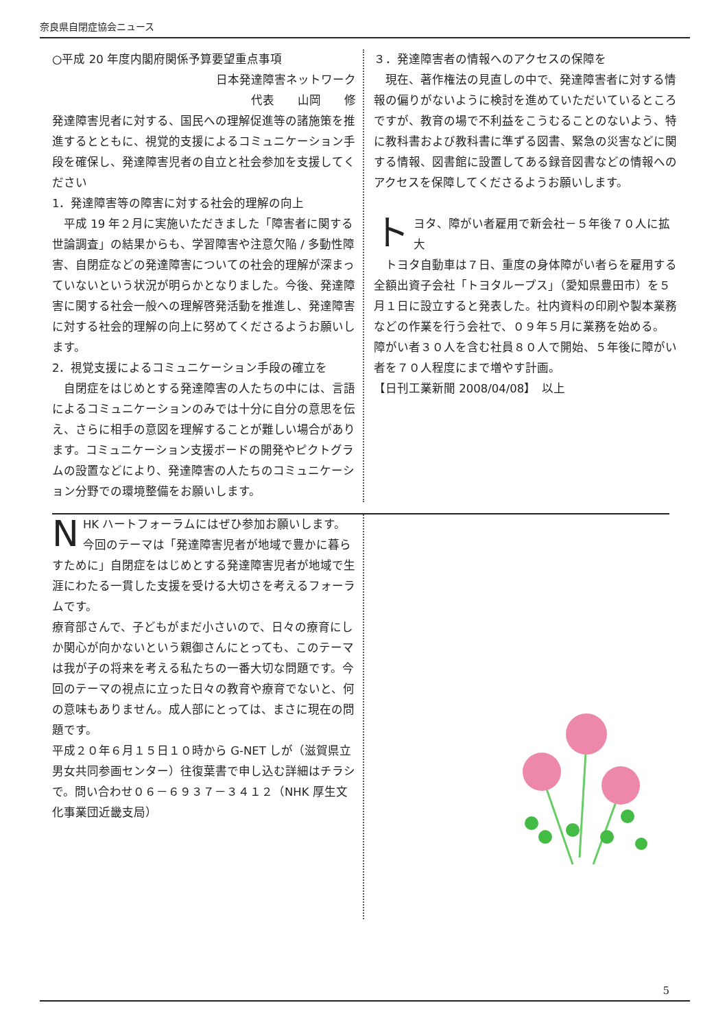奈良県自閉症協会ニュース
○平成 20 年度内閣府関係予算要望重点事項
日本発達障害ネットワーク
代表　　山岡　　修
発達障害児者に対する、国民への理解促進等の諸施策を推進するとともに、視覚的支援によるコミュニケーション手段を確保し、発達障害児者の自立と社会参加を支援してください
1．発達障害等の障害に対する社会的理解の向上
　平成 19 年２月に実施いただきました「障害者に関する世論調査」の結果からも、学習障害や注意欠陥 / 多動性障害、自閉症などの発達障害についての社会的理解が深まっていないという状況が明らかとなりました。今後、発達障害に関する社会一般への理解啓発活動を推進し、発達障害に対する社会的理解の向上に努めてくださるようお願いします。
2．視覚支援によるコミュニケーション手段の確立を
　自閉症をはじめとする発達障害の人たちの中には、言語によるコミュニケーションのみでは十分に自分の意思を伝え、さらに相手の意図を理解することが難しい場合があります。コミュニケーション支援ボードの開発やピクトグラムの設置などにより、発達障害の人たちのコミュニケーション分野での環境整備をお願いします。
３．発達障害者の情報へのアクセスの保障を
　現在、著作権法の見直しの中で、発達障害者に対する情報の偏りがないように検討を進めていただいているところですが、教育の場で不利益をこうむることのないよう、特に教科書および教科書に準ずる図書、緊急の災害などに関する情報、図書館に設置してある録音図書などの情報へのアクセスを保障してくださるようお願いします。
トヨタ、障がい者雇用で新会社－５年後７０人に拡大
　トヨタ自動車は７日、重度の身体障がい者らを雇用する全額出資子会社「トヨタループス」（愛知県豊田市）を５月１日に設立すると発表した。社内資料の印刷や製本業務などの作業を行う会社で、０９年５月に業務を始める。
障がい者３０人を含む社員８０人で開始、５年後に障がい者を７０人程度にまで増やす計画。
【日刊工業新聞 2008/04/08】　以上
NHK ハートフォーラムにはぜひ参加お願いします。今回のテーマは「発達障害児者が地域で豊かに暮らすために」自閉症をはじめとする発達障害児者が地域で生涯にわたる一貫した支援を受ける大切さを考えるフォーラムです。
療育部さんで、子どもがまだ小さいので、日々の療育にしか関心が向かないという親御さんにとっても、このテーマは我が子の将来を考える私たちの一番大切な問題です。今回のテーマの視点に立った日々の教育や療育でないと、何の意味もありません。成人部にとっては、まさに現在の問題です。
平成２０年６月１５日１０時から G-NET しが（滋賀県立男女共同参画センター）往復葉書で申し込む詳細はチラシで。問い合わせ０６－６９３７－３４１２（NHK 厚生文化事業団近畿支局）
5